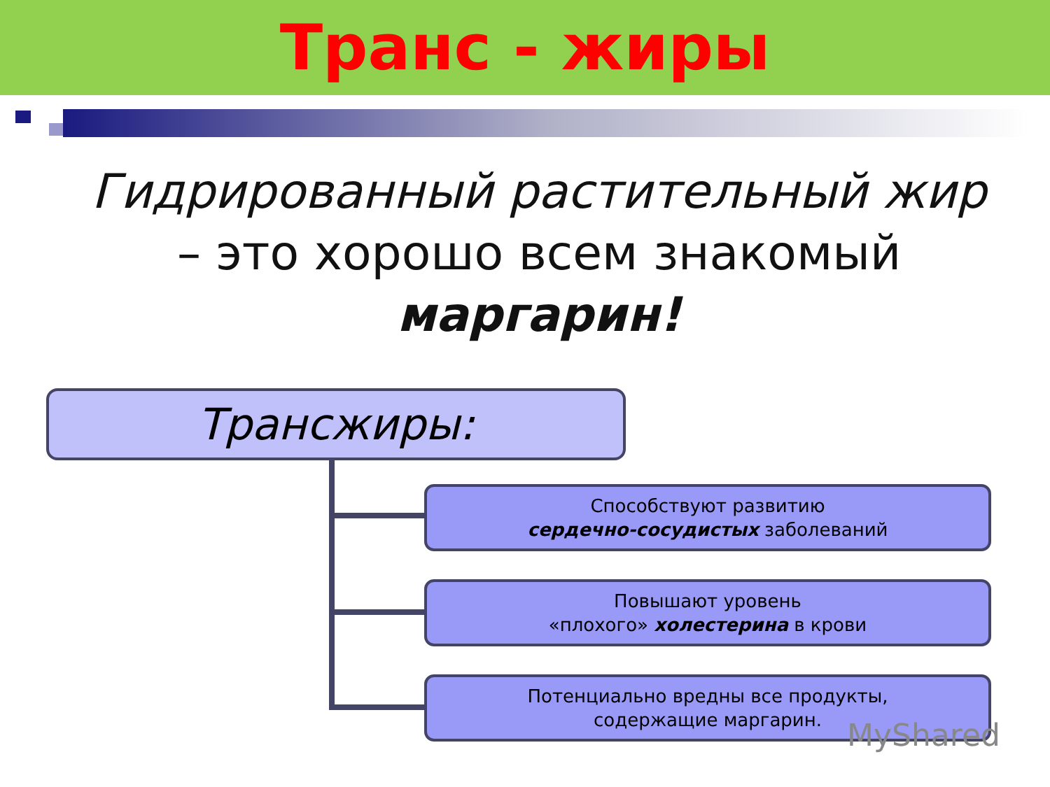Транс - жиры
Гидрированный растительный жир – это хорошо всем знакомый маргарин!
Трансжиры:
Способствуют развитию
сердечно-сосудистых заболеваний
Повышают уровень
«плохого» холестерина в крови
Потенциально вредны все продукты,
содержащие маргарин.
MyShared